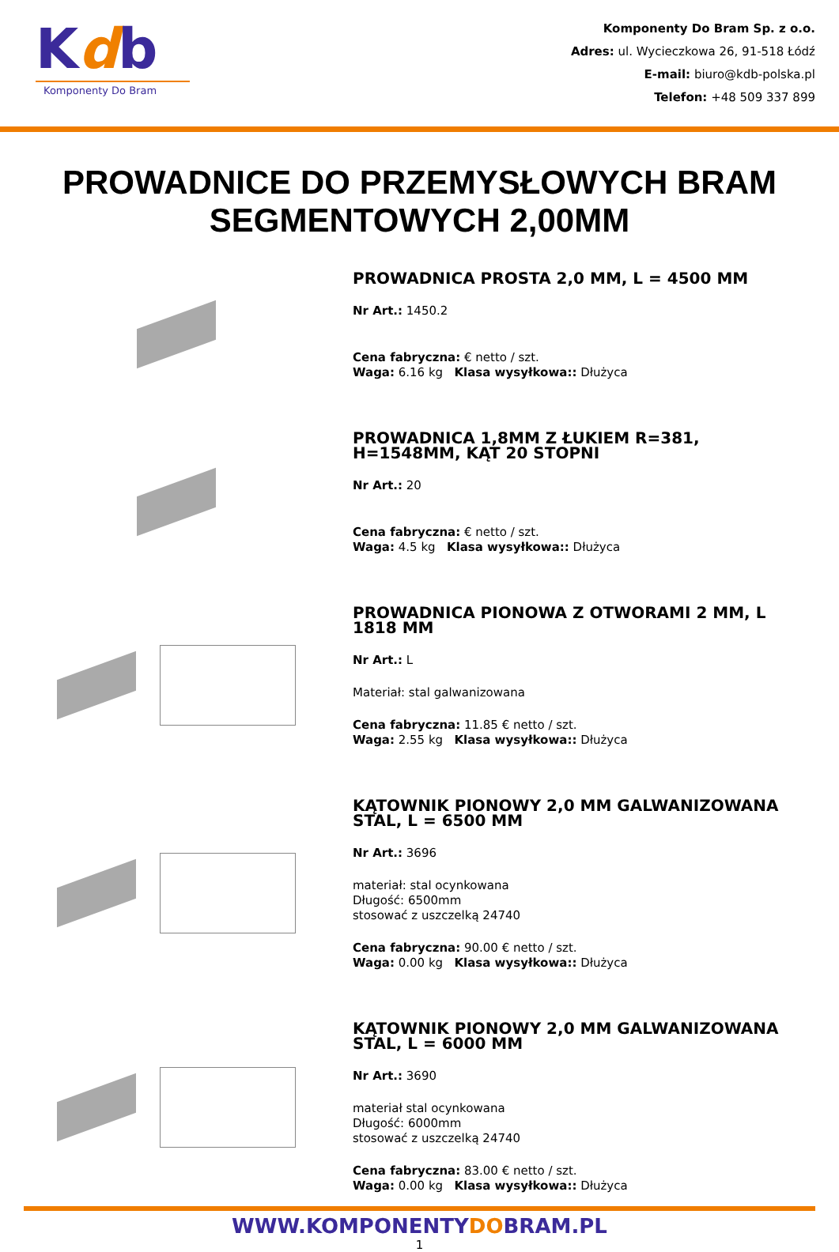Kdb
Komponenty Do Bram
Komponenty Do Bram Sp. z o.o.
Adres: ul. Wycieczkowa 26, 91-518 Łódź
E-mail: biuro@kdb-polska.pl
Telefon: +48 509 337 899
PROWADNICE DO PRZEMYSŁOWYCH BRAM SEGMENTOWYCH 2,00MM
PROWADNICA PROSTA 2,0 MM, L = 4500 MM
Nr Art.: 1450.2
Cena fabryczna: € netto / szt.
Waga: 6.16 kg Klasa wysyłkowa:: Dłużyca
PROWADNICA 1,8MM Z ŁUKIEM R=381, H=1548MM, KĄT 20 STOPNI
Nr Art.: 20
Cena fabryczna: € netto / szt.
Waga: 4.5 kg Klasa wysyłkowa:: Dłużyca
PROWADNICA PIONOWA Z OTWORAMI 2 MM, L 1818 MM
Nr Art.: L
Materiał: stal galwanizowana
Cena fabryczna: 11.85 € netto / szt.
Waga: 2.55 kg Klasa wysyłkowa:: Dłużyca
KĄTOWNIK PIONOWY 2,0 MM GALWANIZOWANA STAL, L = 6500 MM
Nr Art.: 3696
materiał: stal ocynkowana
Długość: 6500mm
stosować z uszczelką 24740
Cena fabryczna: 90.00 € netto / szt.
Waga: 0.00 kg Klasa wysyłkowa:: Dłużyca
KĄTOWNIK PIONOWY 2,0 MM GALWANIZOWANA STAL, L = 6000 MM
Nr Art.: 3690
materiał stal ocynkowana
Długość: 6000mm
stosować z uszczelką 24740
Cena fabryczna: 83.00 € netto / szt.
Waga: 0.00 kg Klasa wysyłkowa:: Dłużyca
WWW.KOMPONENTYDOBRAM.PL
1